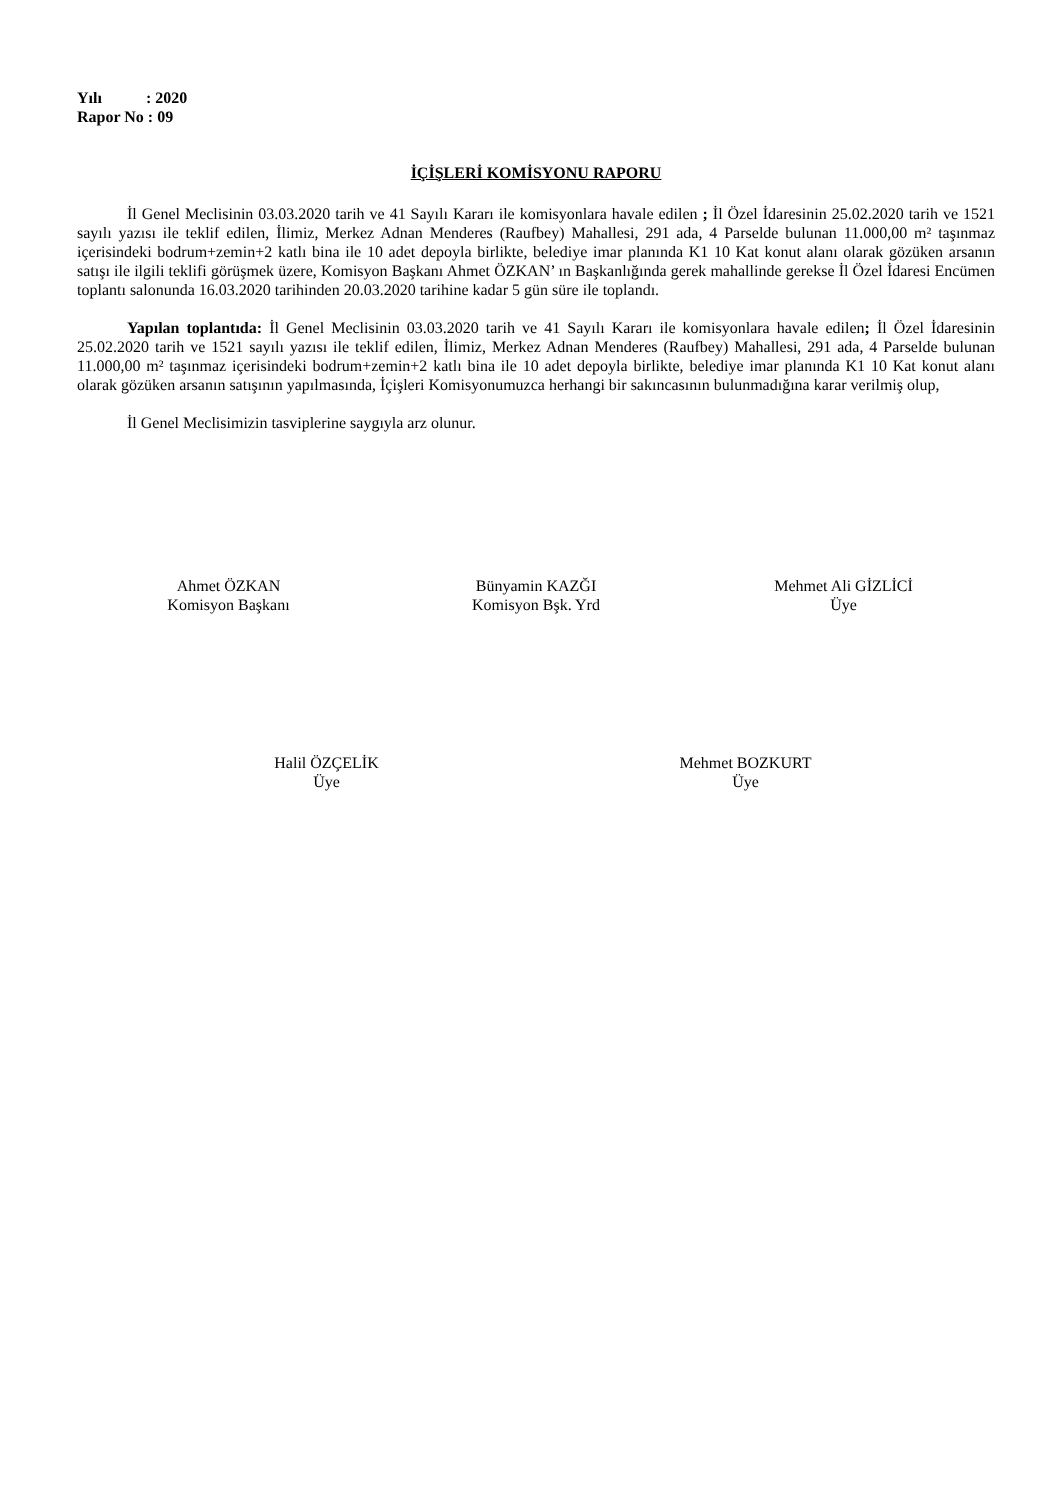Yılı : 2020
Rapor No : 09
İÇİŞLERİ KOMİSYONU RAPORU
İl Genel Meclisinin 03.03.2020 tarih ve 41 Sayılı Kararı ile komisyonlara havale edilen ; İl Özel İdaresinin 25.02.2020 tarih ve 1521 sayılı yazısı ile teklif edilen, İlimiz, Merkez Adnan Menderes (Raufbey) Mahallesi, 291 ada, 4 Parselde bulunan 11.000,00 m² taşınmaz içerisindeki bodrum+zemin+2 katlı bina ile 10 adet depoyla birlikte, belediye imar planında K1 10 Kat konut alanı olarak gözüken arsanın satışı ile ilgili teklifi görüşmek üzere, Komisyon Başkanı Ahmet ÖZKAN’ ın Başkanlığında gerek mahallinde gerekse İl Özel İdaresi Encümen toplantı salonunda 16.03.2020 tarihinden 20.03.2020 tarihine kadar 5 gün süre ile toplandı.
Yapılan toplantıda: İl Genel Meclisinin 03.03.2020 tarih ve 41 Sayılı Kararı ile komisyonlara havale edilen; İl Özel İdaresinin 25.02.2020 tarih ve 1521 sayılı yazısı ile teklif edilen, İlimiz, Merkez Adnan Menderes (Raufbey) Mahallesi, 291 ada, 4 Parselde bulunan 11.000,00 m² taşınmaz içerisindeki bodrum+zemin+2 katlı bina ile 10 adet depoyla birlikte, belediye imar planında K1 10 Kat konut alanı olarak gözüken arsanın satışının yapılmasında, İçişleri Komisyonumuzca herhangi bir sakıncasının bulunmadığına karar verilmiş olup,
İl Genel Meclisimizin tasviplerine saygıyla arz olunur.
Ahmet ÖZKAN
Komisyon Başkanı
Bünyamin KAZĞI
Komisyon Bşk. Yrd
Mehmet Ali GİZLİCİ
Üye
Halil ÖZÇELİK
Üye
Mehmet BOZKURT
Üye